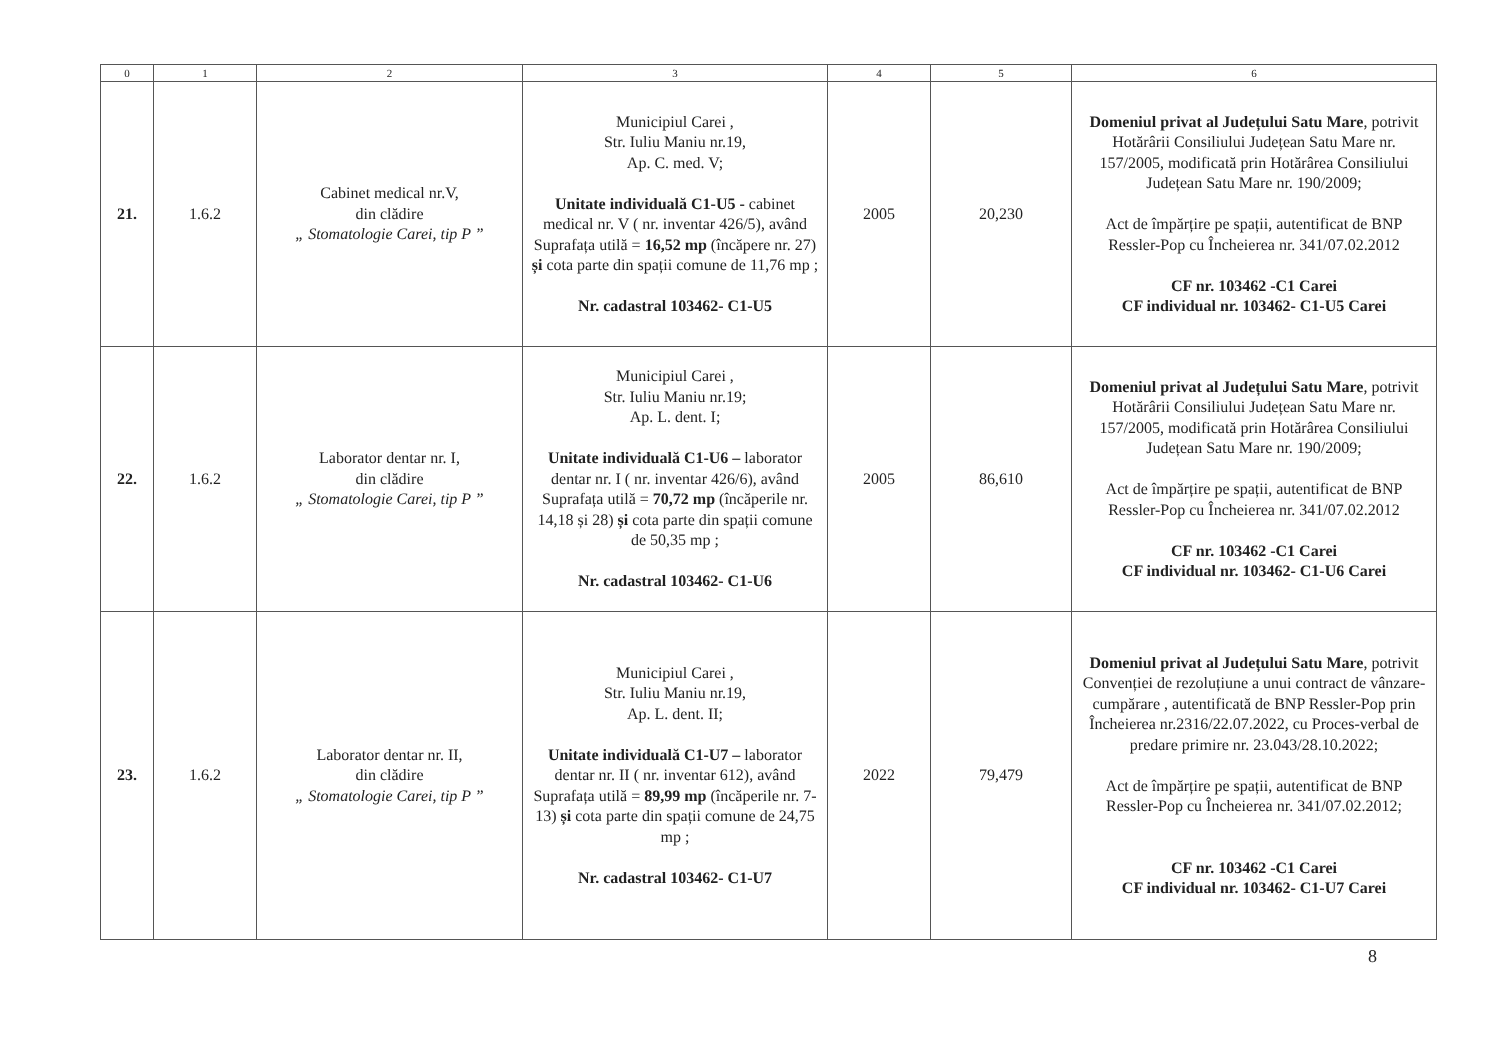| 0 | 1 | 2 | 3 | 4 | 5 | 6 |
| --- | --- | --- | --- | --- | --- | --- |
| 21. | 1.6.2 | Cabinet medical nr.V, din clădire „ Stomatologie Carei, tip P ” | Municipiul Carei , Str. Iuliu Maniu nr.19, Ap. C. med. V; Unitate individuală C1-U5 - cabinet medical nr. V ( nr. inventar 426/5), având Suprafața utilă = 16,52 mp (încăpere nr. 27) și cota parte din spații comune de 11,76 mp ; Nr. cadastral 103462- C1-U5 | 2005 | 20,230 | Domeniul privat al Județului Satu Mare , potrivit Hotărârii Consiliului Județean Satu Mare nr. 157/2005, modificată prin Hotărârea Consiliului Județean Satu Mare nr. 190/2009; Act de împărțire pe spații, autentificat de BNP Ressler-Pop cu Încheierea nr. 341/07.02.2012 CF nr. 103462 -C1 Carei CF individual nr. 103462- C1-U5 Carei |
| 22. | 1.6.2 | Laborator dentar nr. I, din clădire „ Stomatologie Carei, tip P ” | Municipiul Carei , Str. Iuliu Maniu nr.19; Ap. L. dent. I; Unitate individuală C1-U6 – laborator dentar nr. I ( nr. inventar 426/6), având Suprafața utilă = 70,72 mp (încăperile nr. 14,18 și 28) și cota parte din spații comune de 50,35 mp ; Nr. cadastral 103462- C1-U6 | 2005 | 86,610 | Domeniul privat al Județului Satu Mare , potrivit Hotărârii Consiliului Județean Satu Mare nr. 157/2005, modificată prin Hotărârea Consiliului Județean Satu Mare nr. 190/2009; Act de împărțire pe spații, autentificat de BNP Ressler-Pop cu Încheierea nr. 341/07.02.2012 CF nr. 103462 -C1 Carei CF individual nr. 103462- C1-U6 Carei |
| 23. | 1.6.2 | Laborator dentar nr. II, din clădire „ Stomatologie Carei, tip P ” | Municipiul Carei , Str. Iuliu Maniu nr.19, Ap. L. dent. II; Unitate individuală C1-U7 – laborator dentar nr. II ( nr. inventar 612), având Suprafața utilă = 89,99 mp (încăperile nr. 7-13) și cota parte din spații comune de 24,75 mp ; Nr. cadastral 103462- C1-U7 | 2022 | 79,479 | Domeniul privat al Județului Satu Mare , potrivit Convenției de rezoluțiune a unui contract de vânzare-cumpărare , autentificată de BNP Ressler-Pop prin Încheierea nr.2316/22.07.2022, cu Proces-verbal de predare primire nr. 23.043/28.10.2022; Act de împărțire pe spații, autentificat de BNP Ressler-Pop cu Încheierea nr. 341/07.02.2012; CF nr. 103462 -C1 Carei CF individual nr. 103462- C1-U7 Carei |
8